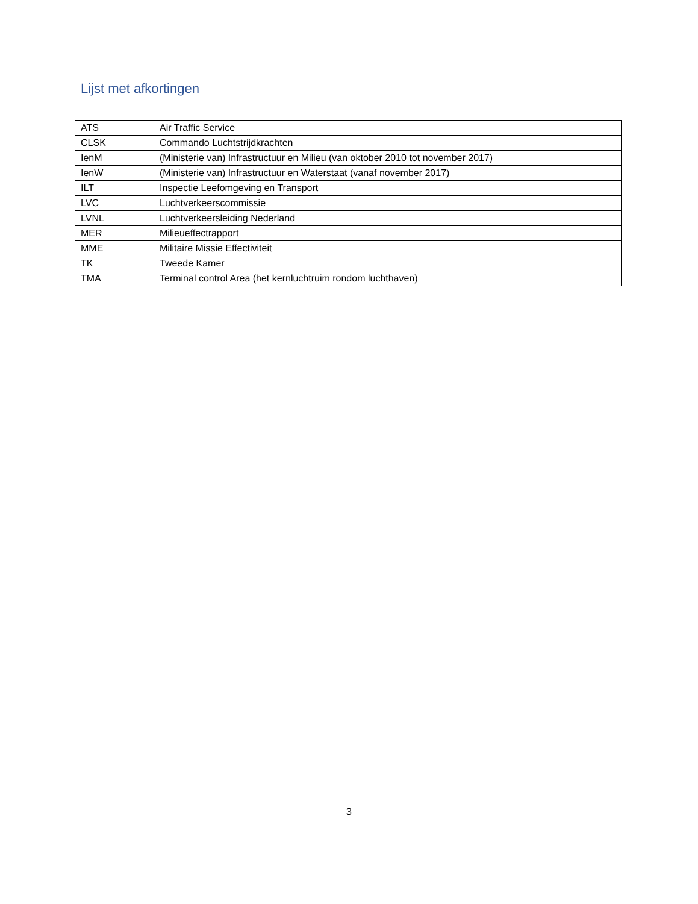Lijst met afkortingen
| ATS | Air Traffic Service |
| CLSK | Commando Luchtstrijdkrachten |
| IenM | (Ministerie van) Infrastructuur en Milieu (van oktober 2010 tot november 2017) |
| IenW | (Ministerie van) Infrastructuur en Waterstaat (vanaf november 2017) |
| ILT | Inspectie Leefomgeving en Transport |
| LVC | Luchtverkeerscommissie |
| LVNL | Luchtverkeersleiding Nederland |
| MER | Milieueffectrapport |
| MME | Militaire Missie Effectiviteit |
| TK | Tweede Kamer |
| TMA | Terminal control Area (het kernluchtruim rondom luchthaven) |
3